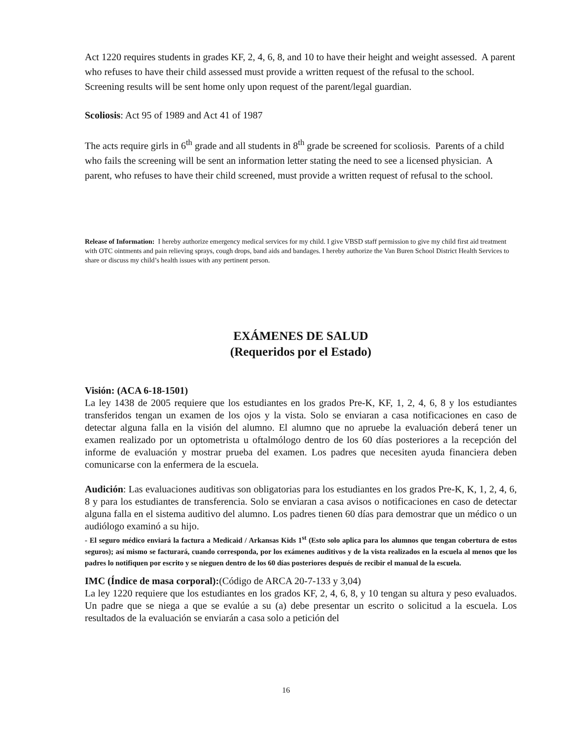Act 1220 requires students in grades KF, 2, 4, 6, 8, and 10 to have their height and weight assessed. A parent who refuses to have their child assessed must provide a written request of the refusal to the school. Screening results will be sent home only upon request of the parent/legal guardian.
Scoliosis: Act 95 of 1989 and Act 41 of 1987
The acts require girls in 6<sup>th</sup> grade and all students in 8<sup>th</sup> grade be screened for scoliosis. Parents of a child who fails the screening will be sent an information letter stating the need to see a licensed physician. A parent, who refuses to have their child screened, must provide a written request of refusal to the school.
Release of Information: I hereby authorize emergency medical services for my child. I give VBSD staff permission to give my child first aid treatment with OTC ointments and pain relieving sprays, cough drops, band aids and bandages. I hereby authorize the Van Buren School District Health Services to share or discuss my child’s health issues with any pertinent person.
EXÁMENES DE SALUD
(Requeridos por el Estado)
Visión: (ACA 6-18-1501)
La ley 1438 de 2005 requiere que los estudiantes en los grados Pre-K, KF, 1, 2, 4, 6, 8 y los estudiantes transferidos tengan un examen de los ojos y la vista. Solo se enviaran a casa notificaciones en caso de detectar alguna falla en la visión del alumno. El alumno que no apruebe la evaluación deberá tener un examen realizado por un optometrista u oftalmólogo dentro de los 60 días posteriores a la recepción del informe de evaluación y mostrar prueba del examen. Los padres que necesiten ayuda financiera deben comunicarse con la enfermera de la escuela.
Audición: Las evaluaciones auditivas son obligatorias para los estudiantes en los grados Pre-K, K, 1, 2, 4, 6, 8 y para los estudiantes de transferencia. Solo se enviaran a casa avisos o notificaciones en caso de detectar alguna falla en el sistema auditivo del alumno. Los padres tienen 60 días para demostrar que un médico o un audiólogo examinó a su hijo.
- El seguro médico enviará la factura a Medicaid / Arkansas Kids 1<sup>st</sup> (Esto solo aplica para los alumnos que tengan cobertura de estos seguros); así mismo se facturará, cuando corresponda, por los exámenes auditivos y de la vista realizados en la escuela al menos que los padres lo notifiquen por escrito y se nieguen dentro de los 60 días posteriores después de recibir el manual de la escuela.
IMC (Índice de masa corporal):(Código de ARCA 20-7-133 y 3,04)
La ley 1220 requiere que los estudiantes en los grados KF, 2, 4, 6, 8, y 10 tengan su altura y peso evaluados. Un padre que se niega a que se evalúe a su (a) debe presentar un escrito o solicitud a la escuela. Los resultados de la evaluación se enviarán a casa solo a petición del
16